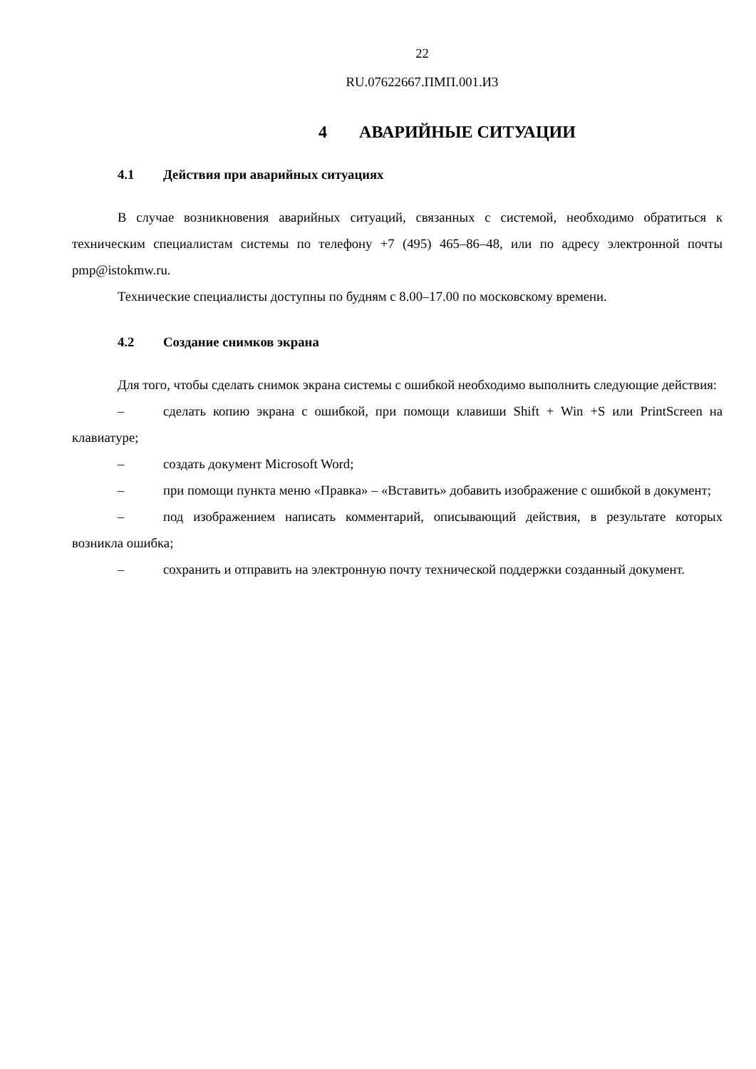22
RU.07622667.ПМП.001.И3
4 АВАРИЙНЫЕ СИТУАЦИИ
4.1 Действия при аварийных ситуациях
В случае возникновения аварийных ситуаций, связанных с системой, необходимо обратиться к техническим специалистам системы по телефону +7 (495) 465–86–48, или по адресу электронной почты pmp@istokmw.ru.
Технические специалисты доступны по будням с 8.00–17.00 по московскому времени.
4.2 Создание снимков экрана
Для того, чтобы сделать снимок экрана системы с ошибкой необходимо выполнить следующие действия:
– сделать копию экрана с ошибкой, при помощи клавиши Shift + Win +S или PrintScreen на клавиатуре;
– создать документ Microsoft Word;
– при помощи пункта меню «Правка» – «Вставить» добавить изображение с ошибкой в документ;
– под изображением написать комментарий, описывающий действия, в результате которых возникла ошибка;
– сохранить и отправить на электронную почту технической поддержки созданный документ.